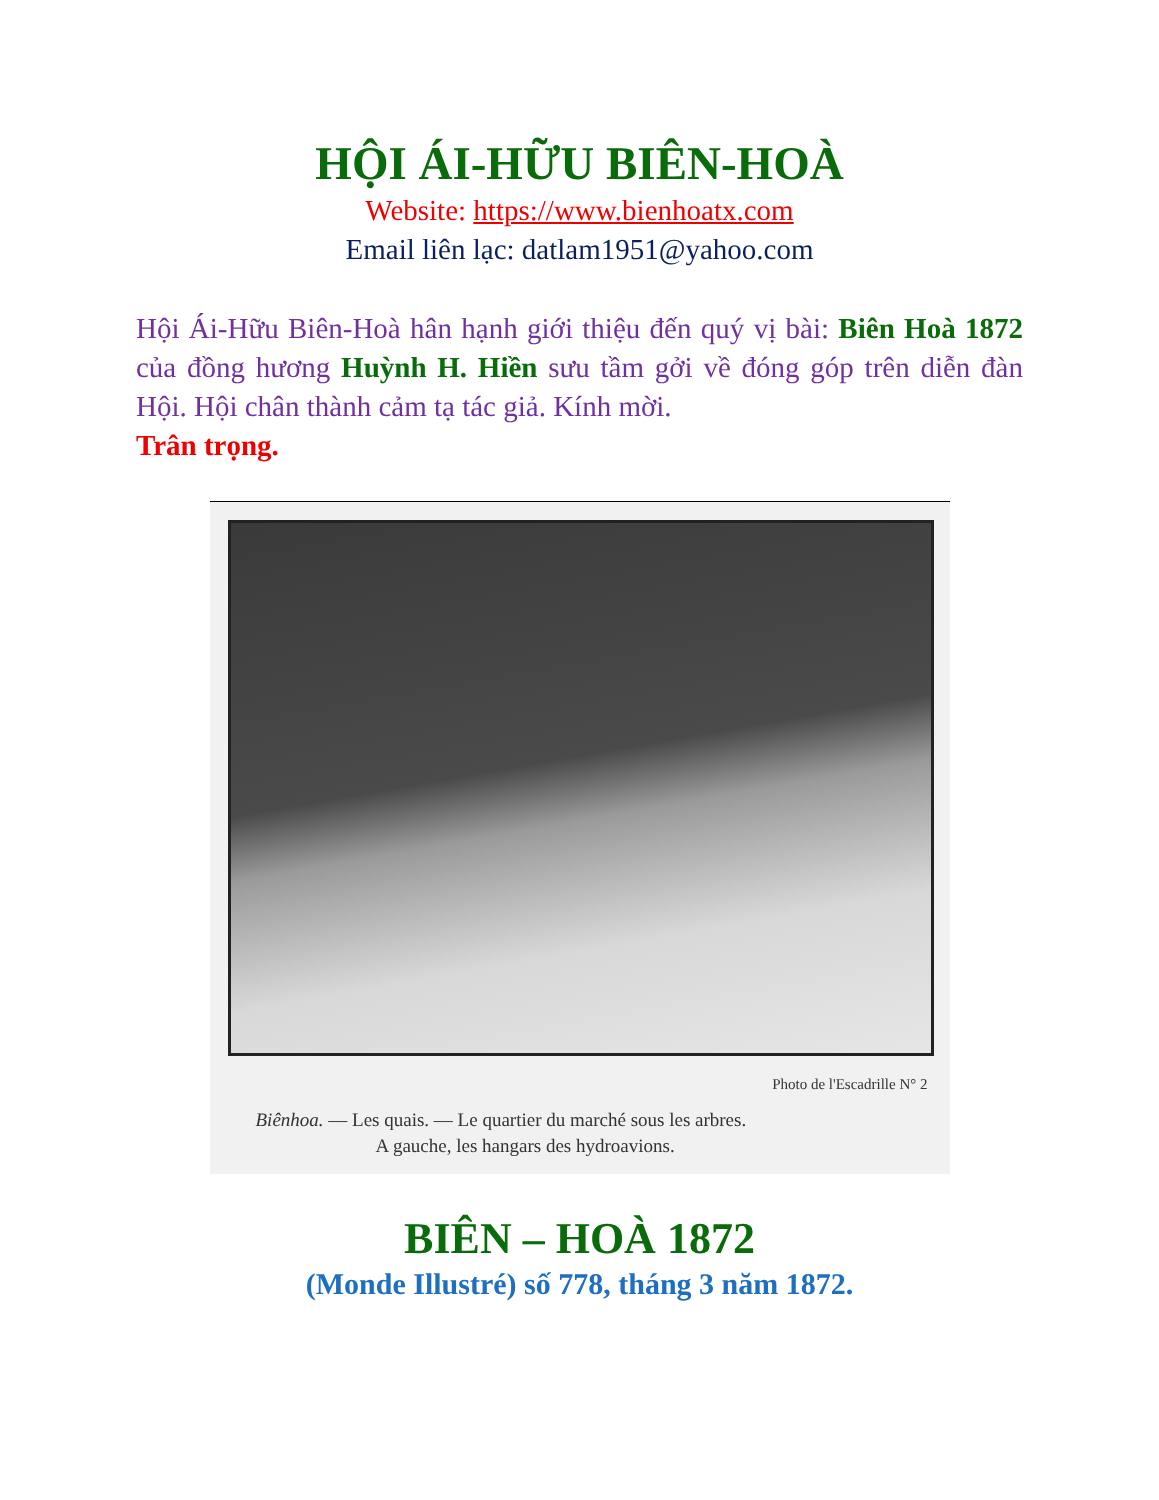HỘI ÁI-HỮU BIÊN-HOÀ
Website: https://www.bienhoatx.com
Email liên lạc: datlam1951@yahoo.com
Hội Ái-Hữu Biên-Hoà hân hạnh giới thiệu đến quý vị bài: Biên Hoà 1872 của đồng hương Huỳnh H. Hiền sưu tầm gởi về đóng góp trên diễn đàn Hội. Hội chân thành cảm tạ tác giả. Kính mời.
Trân trọng.
Photo de l'Escadrille N° 2
Biênhoa. — Les quais. — Le quartier du marché sous les arbres.
A gauche, les hangars des hydroavions.
BIÊN – HOÀ 1872
(Monde Illustré) số 778, tháng 3 năm 1872.